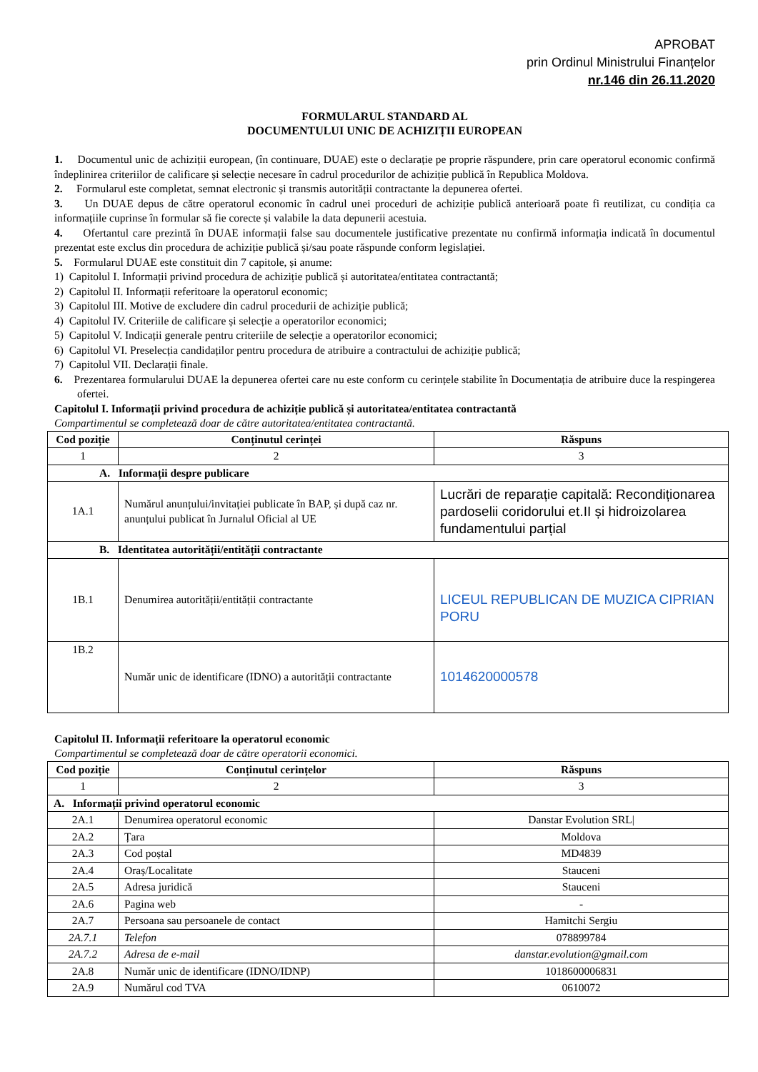APROBAT
prin Ordinul Ministrului Finanțelor
nr.146 din 26.11.2020
FORMULARUL STANDARD AL
DOCUMENTULUI UNIC DE ACHIZIȚII EUROPEAN
1. Documentul unic de achiziții european, (în continuare, DUAE) este o declarație pe proprie răspundere, prin care operatorul economic confirmă îndeplinirea criteriilor de calificare și selecție necesare în cadrul procedurilor de achiziție publică în Republica Moldova.
2. Formularul este completat, semnat electronic și transmis autorității contractante la depunerea ofertei.
3. Un DUAE depus de către operatorul economic în cadrul unei proceduri de achiziție publică anterioară poate fi reutilizat, cu condiția ca informațiile cuprinse în formular să fie corecte și valabile la data depunerii acestuia.
4. Ofertantul care prezintă în DUAE informații false sau documentele justificative prezentate nu confirmă informația indicată în documentul prezentat este exclus din procedura de achiziție publică și/sau poate răspunde conform legislației.
5. Formularul DUAE este constituit din 7 capitole, și anume:
1) Capitolul I. Informații privind procedura de achiziție publică și autoritatea/entitatea contractantă;
2) Capitolul II. Informații referitoare la operatorul economic;
3) Capitolul III. Motive de excludere din cadrul procedurii de achiziție publică;
4) Capitolul IV. Criteriile de calificare și selecție a operatorilor economici;
5) Capitolul V. Indicații generale pentru criteriile de selecție a operatorilor economici;
6) Capitolul VI. Preselecția candidaților pentru procedura de atribuire a contractului de achiziție publică;
7) Capitolul VII. Declarații finale.
6. Prezentarea formularului DUAE la depunerea ofertei care nu este conform cu cerințele stabilite în Documentația de atribuire duce la respingerea ofertei.
Capitolul I. Informații privind procedura de achiziție publică și autoritatea/entitatea contractantă
Compartimentul se completează doar de către autoritatea/entitatea contractantă.
| Cod poziție | Conținutul cerinței | Răspuns |
| --- | --- | --- |
| 1 | 2 | 3 |
| A. Informații despre publicare | | |
| 1A.1 | Numărul anunțului/invitației publicate în BAP, și după caz nr. anunțului publicat în Jurnalul Oficial al UE | Lucrări de reparație capitală: Recondiționarea pardoselii coridorului et.II și hidroizolarea fundamentului parțial |
| B. Identitatea autorității/entității contractante | | |
| 1B.1 | Denumirea autorității/entității contractante | LICEUL REPUBLICAN DE MUZICA CIPRIAN PORU |
| 1B.2 | Număr unic de identificare (IDNO) a autorității contractante | 1014620000578 |
Capitolul II. Informații referitoare la operatorul economic
Compartimentul se completează doar de către operatorii economici.
| Cod poziție | Conținutul cerințelor | Răspuns |
| --- | --- | --- |
| 1 | 2 | 3 |
| A. Informații privind operatorul economic | | |
| 2A.1 | Denumirea operatorul economic | Danstar Evolution SRL/ |
| 2A.2 | Țara | Moldova |
| 2A.3 | Cod poștal | MD4839 |
| 2A.4 | Oraș/Localitate | Stauceni |
| 2A.5 | Adresa juridică | Stauceni |
| 2A.6 | Pagina web | - |
| 2A.7 | Persoana sau persoanele de contact | Hamitchi Sergiu |
| 2A.7.1 | Telefon | 078899784 |
| 2A.7.2 | Adresa de e-mail | danstar.evolution@gmail.com |
| 2A.8 | Număr unic de identificare (IDNO/IDNP) | 1018600006831 |
| 2A.9 | Numărul cod TVA | 0610072 |